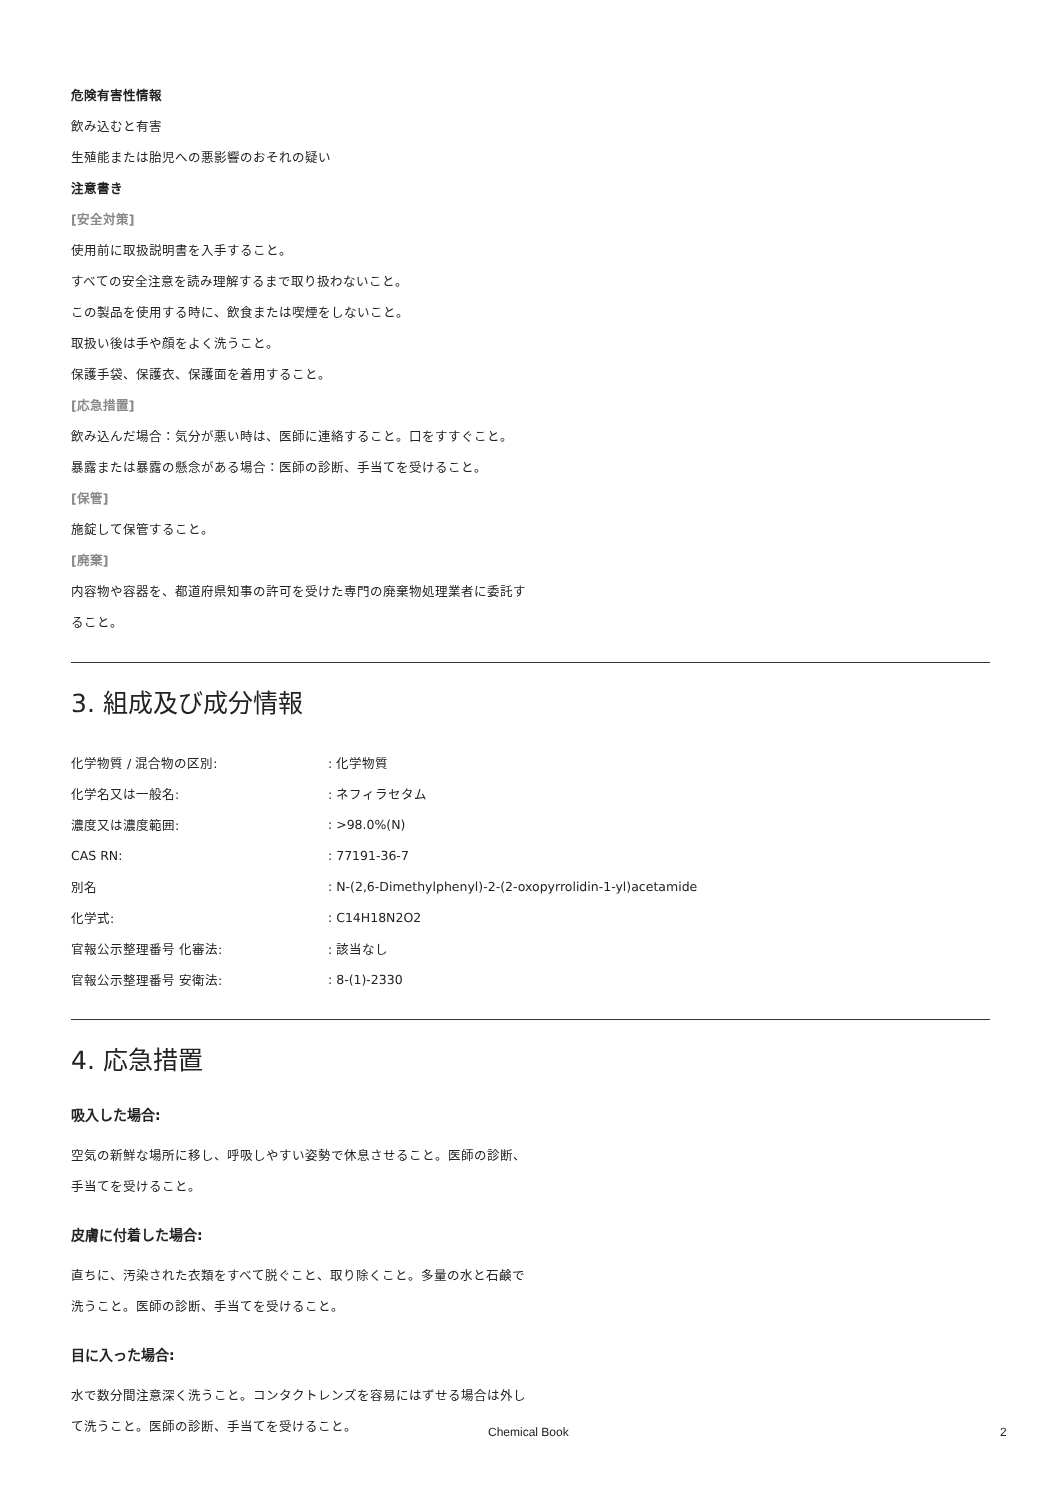危険有害性情報
飲み込むと有害
生殖能または胎児への悪影響のおそれの疑い
注意書き
[安全対策]
使用前に取扱説明書を入手すること。
すべての安全注意を読み理解するまで取り扱わないこと。
この製品を使用する時に、飲食または喫煙をしないこと。
取扱い後は手や顔をよく洗うこと。
保護手袋、保護衣、保護面を着用すること。
[応急措置]
飲み込んだ場合：気分が悪い時は、医師に連絡すること。口をすすぐこと。
暴露または暴露の懸念がある場合：医師の診断、手当てを受けること。
[保管]
施錠して保管すること。
[廃棄]
内容物や容器を、都道府県知事の許可を受けた専門の廃棄物処理業者に委託す
ること。
3. 組成及び成分情報
| 化学物質 / 混合物の区別: | : 化学物質 |
| 化学名又は一般名: | : ネフィラセタム |
| 濃度又は濃度範囲: | : >98.0%(N) |
| CAS RN: | : 77191-36-7 |
| 別名 | : N-(2,6-Dimethylphenyl)-2-(2-oxopyrrolidin-1-yl)acetamide |
| 化学式: | : C14H18N2O2 |
| 官報公示整理番号 化審法: | : 該当なし |
| 官報公示整理番号 安衛法: | : 8-(1)-2330 |
4. 応急措置
吸入した場合:
空気の新鮮な場所に移し、呼吸しやすい姿勢で休息させること。医師の診断、
手当てを受けること。
皮膚に付着した場合:
直ちに、汚染された衣類をすべて脱ぐこと、取り除くこと。多量の水と石鹸で
洗うこと。医師の診断、手当てを受けること。
目に入った場合:
水で数分間注意深く洗うこと。コンタクトレンズを容易にはずせる場合は外し
て洗うこと。医師の診断、手当てを受けること。
Chemical Book 2